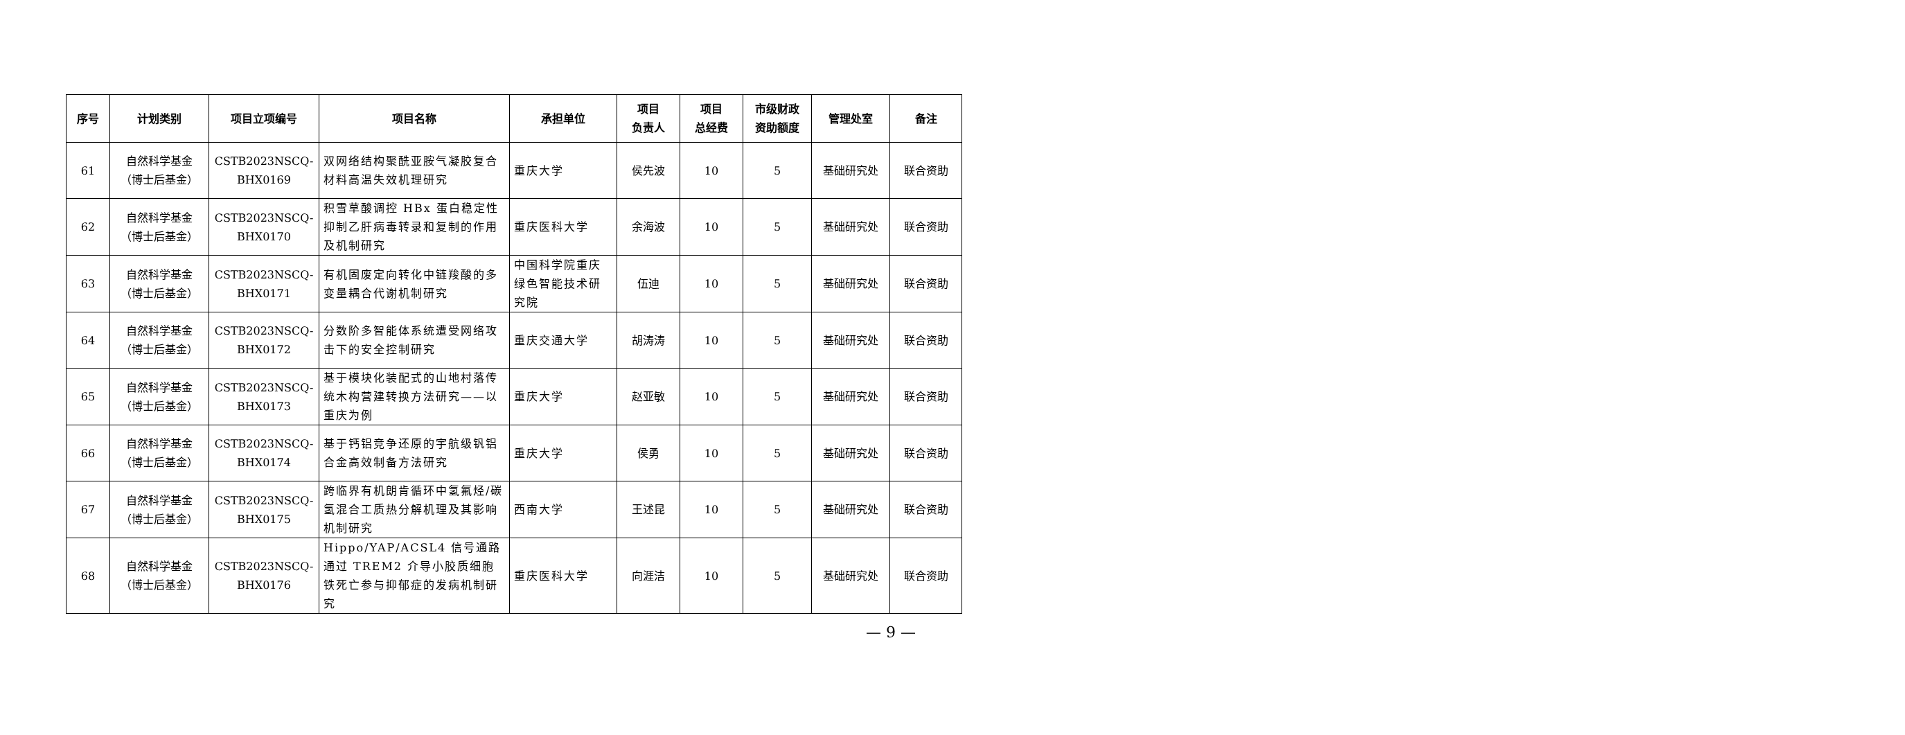| 序号 | 计划类别 | 项目立项编号 | 项目名称 | 承担单位 | 项目 负责人 | 项目 总经费 | 市级财政 资助额度 | 管理处室 | 备注 |
| --- | --- | --- | --- | --- | --- | --- | --- | --- | --- |
| 61 | 自然科学基金 （博士后基金） | CSTB2023NSCQ- BHX0169 | 双网络结构聚酰亚胺气凝胶复合材料高温失效机理研究 | 重庆大学 | 侯先波 | 10 | 5 | 基础研究处 | 联合资助 |
| 62 | 自然科学基金 （博士后基金） | CSTB2023NSCQ- BHX0170 | 积雪草酸调控 HBx 蛋白稳定性抑制乙肝病毒转录和复制的作用及机制研究 | 重庆医科大学 | 余海波 | 10 | 5 | 基础研究处 | 联合资助 |
| 63 | 自然科学基金 （博士后基金） | CSTB2023NSCQ- BHX0171 | 有机固废定向转化中链羧酸的多变量耦合代谢机制研究 | 中国科学院重庆绿色智能技术研究院 | 伍迪 | 10 | 5 | 基础研究处 | 联合资助 |
| 64 | 自然科学基金 （博士后基金） | CSTB2023NSCQ- BHX0172 | 分数阶多智能体系统遭受网络攻击下的安全控制研究 | 重庆交通大学 | 胡涛涛 | 10 | 5 | 基础研究处 | 联合资助 |
| 65 | 自然科学基金 （博士后基金） | CSTB2023NSCQ- BHX0173 | 基于模块化装配式的山地村落传统木构营建转换方法研究——以重庆为例 | 重庆大学 | 赵亚敏 | 10 | 5 | 基础研究处 | 联合资助 |
| 66 | 自然科学基金 （博士后基金） | CSTB2023NSCQ- BHX0174 | 基于钙铝竞争还原的宇航级钒铝合金高效制备方法研究 | 重庆大学 | 侯勇 | 10 | 5 | 基础研究处 | 联合资助 |
| 67 | 自然科学基金 （博士后基金） | CSTB2023NSCQ- BHX0175 | 跨临界有机朗肯循环中氢氟烃/碳氢混合工质热分解机理及其影响机制研究 | 西南大学 | 王述昆 | 10 | 5 | 基础研究处 | 联合资助 |
| 68 | 自然科学基金 （博士后基金） | CSTB2023NSCQ- BHX0176 | Hippo/YAP/ACSL4 信号通路通过 TREM2 介导小胶质细胞铁死亡参与抑郁症的发病机制研究 | 重庆医科大学 | 向涯洁 | 10 | 5 | 基础研究处 | 联合资助 |
— 9 —